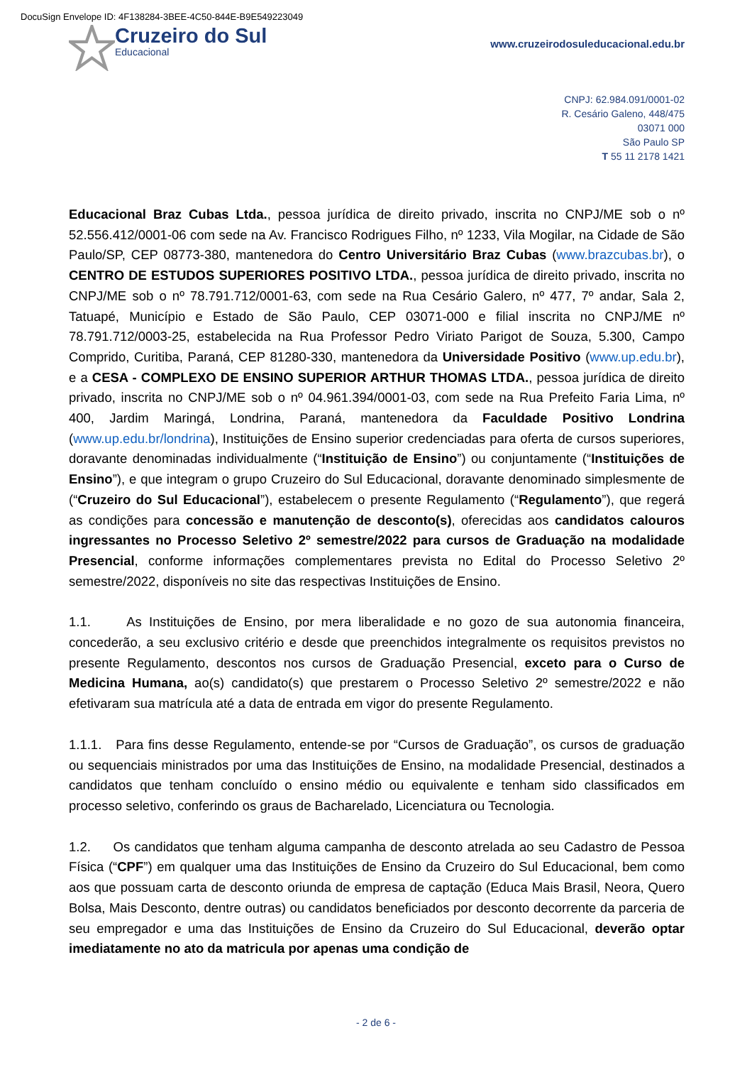DocuSign Envelope ID: 4F138284-3BEE-4C50-844E-B9E549223049
Cruzeiro do Sul
Educacional
www.cruzeirodosuleducacional.edu.br
CNPJ: 62.984.091/0001-02
R. Cesário Galeno, 448/475
03071 000
São Paulo SP
T 55 11 2178 1421
Educacional Braz Cubas Ltda., pessoa jurídica de direito privado, inscrita no CNPJ/ME sob o nº 52.556.412/0001-06 com sede na Av. Francisco Rodrigues Filho, nº 1233, Vila Mogilar, na Cidade de São Paulo/SP, CEP 08773-380, mantenedora do Centro Universitário Braz Cubas (www.brazcubas.br), o CENTRO DE ESTUDOS SUPERIORES POSITIVO LTDA., pessoa jurídica de direito privado, inscrita no CNPJ/ME sob o nº 78.791.712/0001-63, com sede na Rua Cesário Galero, nº 477, 7º andar, Sala 2, Tatuapé, Município e Estado de São Paulo, CEP 03071-000 e filial inscrita no CNPJ/ME nº 78.791.712/0003-25, estabelecida na Rua Professor Pedro Viriato Parigot de Souza, 5.300, Campo Comprido, Curitiba, Paraná, CEP 81280-330, mantenedora da Universidade Positivo (www.up.edu.br), e a CESA - COMPLEXO DE ENSINO SUPERIOR ARTHUR THOMAS LTDA., pessoa jurídica de direito privado, inscrita no CNPJ/ME sob o nº 04.961.394/0001-03, com sede na Rua Prefeito Faria Lima, nº 400, Jardim Maringá, Londrina, Paraná, mantenedora da Faculdade Positivo Londrina (www.up.edu.br/londrina), Instituições de Ensino superior credenciadas para oferta de cursos superiores, doravante denominadas individualmente (“Instituição de Ensino”) ou conjuntamente (“Instituições de Ensino”), e que integram o grupo Cruzeiro do Sul Educacional, doravante denominado simplesmente de (“Cruzeiro do Sul Educacional”), estabelecem o presente Regulamento (“Regulamento”), que regerá as condições para concessão e manutenção de desconto(s), oferecidas aos candidatos calouros ingressantes no Processo Seletivo 2º semestre/2022 para cursos de Graduação na modalidade Presencial, conforme informações complementares prevista no Edital do Processo Seletivo 2º semestre/2022, disponíveis no site das respectivas Instituições de Ensino.
1.1. As Instituições de Ensino, por mera liberalidade e no gozo de sua autonomia financeira, concederão, a seu exclusivo critério e desde que preenchidos integralmente os requisitos previstos no presente Regulamento, descontos nos cursos de Graduação Presencial, exceto para o Curso de Medicina Humana, ao(s) candidato(s) que prestarem o Processo Seletivo 2º semestre/2022 e não efetivaram sua matrícula até a data de entrada em vigor do presente Regulamento.
1.1.1. Para fins desse Regulamento, entende-se por “Cursos de Graduação”, os cursos de graduação ou sequenciais ministrados por uma das Instituições de Ensino, na modalidade Presencial, destinados a candidatos que tenham concluído o ensino médio ou equivalente e tenham sido classificados em processo seletivo, conferindo os graus de Bacharelado, Licenciatura ou Tecnologia.
1.2. Os candidatos que tenham alguma campanha de desconto atrelada ao seu Cadastro de Pessoa Física (“CPF”) em qualquer uma das Instituições de Ensino da Cruzeiro do Sul Educacional, bem como aos que possuam carta de desconto oriunda de empresa de captação (Educa Mais Brasil, Neora, Quero Bolsa, Mais Desconto, dentre outras) ou candidatos beneficiados por desconto decorrente da parceria de seu empregador e uma das Instituições de Ensino da Cruzeiro do Sul Educacional, deverão optar imediatamente no ato da matricula por apenas uma condição de
- 2 de 6 -